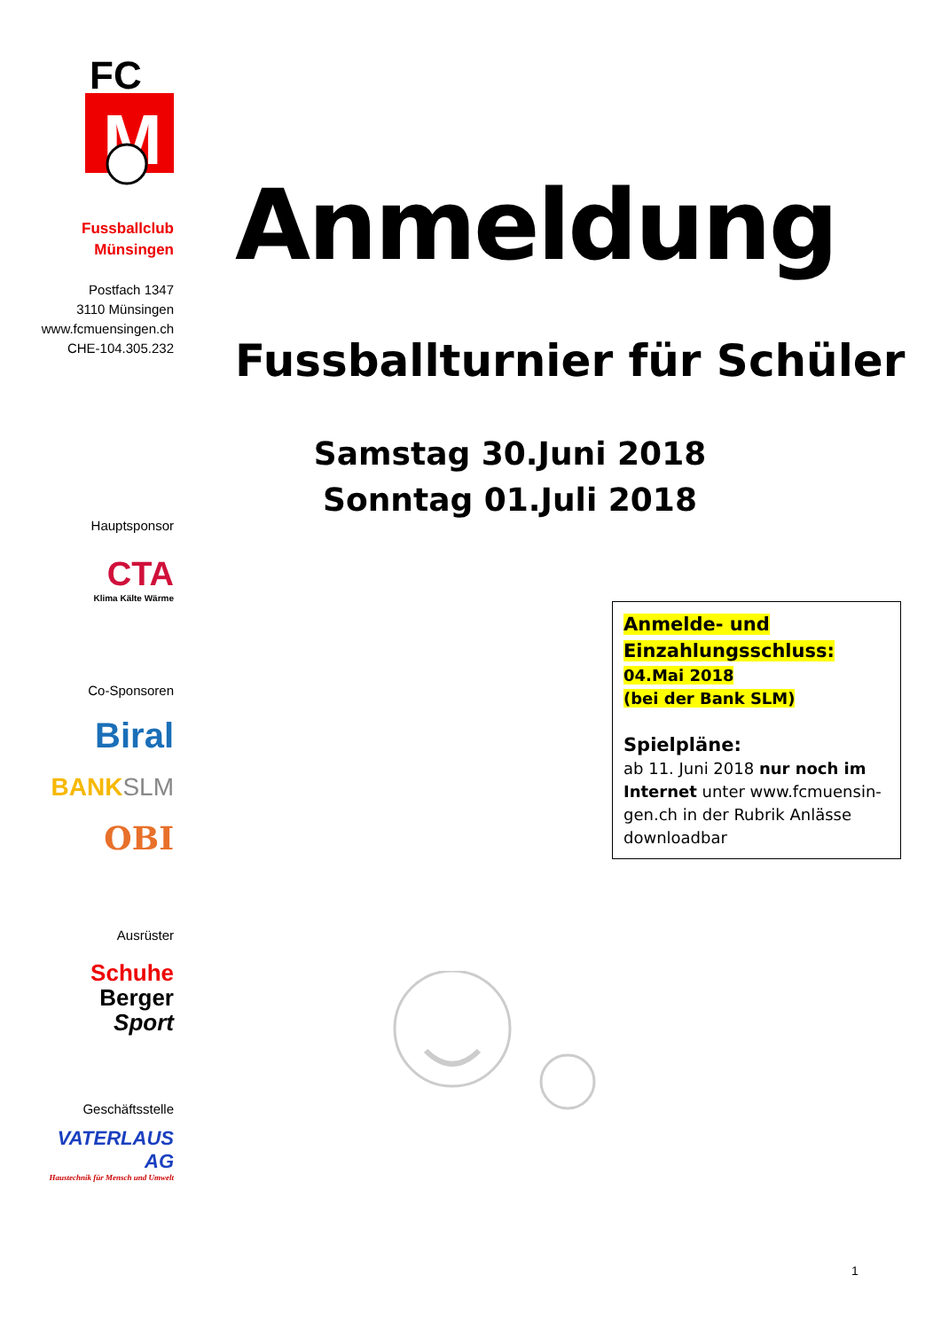FC
M
Fussballclub
Münsingen
Postfach 1347
3110 Münsingen
www.fcmuensingen.ch
CHE-104.305.232
Hauptsponsor
CTA
Klima Kälte Wärme
Co-Sponsoren
Biral
BANK SLM
OBI
Ausrüster
Schuhe
Berger
Sport
Geschäftsstelle
VATERLAUS AG
Haustechnik für Mensch und Umwelt
Anmeldung
Fussballturnier für Schüler
Samstag 30.Juni 2018
Sonntag 01.Juli 2018
Anmelde- und
Einzahlungsschluss:
04.Mai 2018
(bei der Bank SLM)
Spielpläne:
ab 11. Juni 2018 nur noch im Internet unter www.fcmuensin-gen.ch in der Rubrik Anlässe downloadbar
1